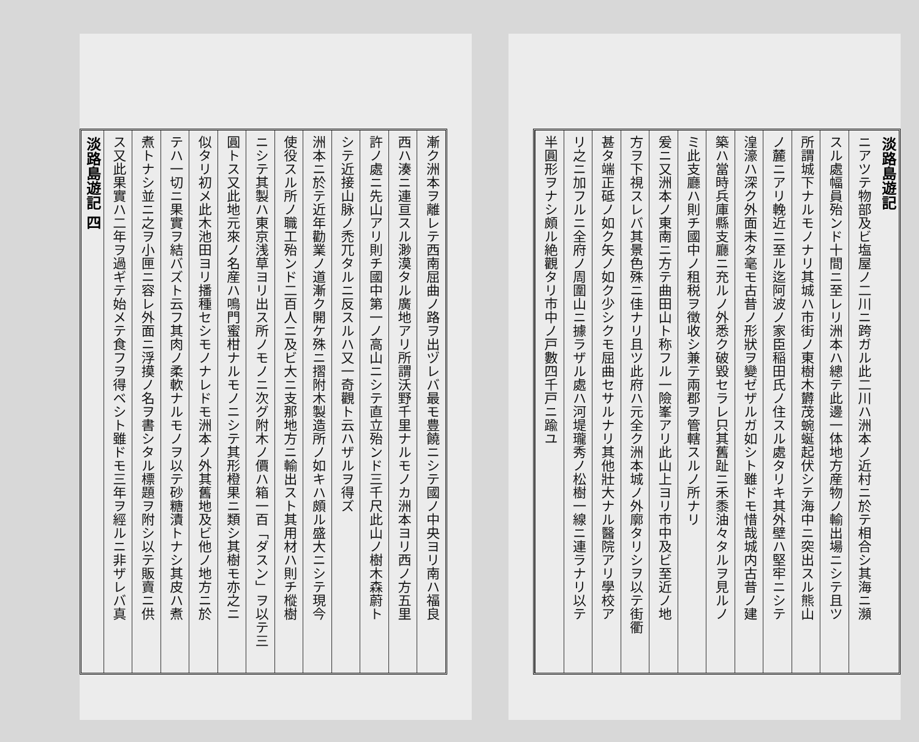淡路島遊記
ニアツテ物部及ビ塩屋ノ二川ニ跨ガル此二川ハ洲本ノ近村ニ於テ相合シ其海ニ瀕
スル處幅員殆ンド十間ニ至レリ洲本ハ總テ此邊一体地方産物ノ輸出場ニシテ且ツ
所謂城下ナルモノナリ其城ハ市街ノ東樹木欝茂蜿蜒起伏シテ海中ニ突出スル熊山
ノ麓ニアリ輓近ニ至ル迄阿波ノ家臣稲田氏ノ住スル處タリキ其外壁ハ堅牢ニシテ
湟濠ハ深ク外面未タ毫モ古昔ノ形狀ヲ變ゼザルガ如シト雖ドモ惜哉城内古昔ノ建
築ハ當時兵庫縣支廳ニ充ルノ外悉ク破毀セラレ只其舊趾ニ禾黍油々タルヲ見ルノ
ミ此支廳ハ則チ國中ノ租税ヲ徴收シ兼テ兩郡ヲ管轄スルノ所ナリ
爰ニ又洲本ノ東南ニ方テ曲田山ト称フル一險峯アリ此山上ヨリ市中及ビ至近ノ地
方ヲ下視スレバ其景色殊ニ佳ナリ且ツ此府ハ元全ク洲本城ノ外廓タリシヲ以テ街衢
甚タ端正砥ノ如ク矢ノ如ク少シクモ屈曲セサルナリ其他壯大ナル醫院アリ學校ア
リ之ニ加フルニ全府ノ周圍山ニ據ラザル處ハ河堤瓏秀ノ松樹一線ニ連ラナリ以テ
半圓形ヲナシ頗ル絶觀タリ市中ノ戸數四千戸ニ踰ユ
漸ク洲本ヲ離レテ西南屈曲ノ路ヲ出ヅレバ最モ豊饒ニシテ國ノ中央ヨリ南ハ福良
西ハ湊ニ連亘スル渺漠タル廣地アリ所謂沃野千里ナルモノカ洲本ヨリ西ノ方五里
許ノ處ニ先山アリ則チ國中第一ノ高山ニシテ直立殆ンド三千尺此山ノ樹木森蔚ト
シテ近接山脉ノ禿兀タルニ反スルハ又一奇觀ト云ハザルヲ得ズ
洲本ニ於テ近年勸業ノ道漸ク開ケ殊ニ摺附木製造所ノ如キハ頗ル盛大ニシテ現今
使役スル所ノ職工殆ンド二百人ニ及ビ大ニ支那地方ニ輸出スト其用材ハ則チ樅樹
ニシテ其製ハ東京浅草ヨリ出ス所ノモノニ次グ附木ノ價ハ箱一百「ダスン」ヲ以テ三
圓トス又此地元來ノ名産ハ鳴門蜜柑ナルモノニシテ其形橙果ニ類シ其樹モ亦之ニ
似タリ初メ此木池田ヨリ播種セシモノナレドモ洲本ノ外其舊地及ビ他ノ地方ニ於
テハ一切ニ果實ヲ結バズト云フ其肉ノ柔軟ナルモノヲ以テ砂糖漬トナシ其皮ハ煮
煮トナシ並ニ之ヲ小匣ニ容レ外面ニ浮摸ノ名ヲ書シタル標題ヲ附シ以テ販賣ニ供
ス又此果實ハ二年ヲ過ギテ始メテ食フヲ得ベシト雖ドモ三年ヲ經ルニ非ザレバ真
淡路島遊記 四